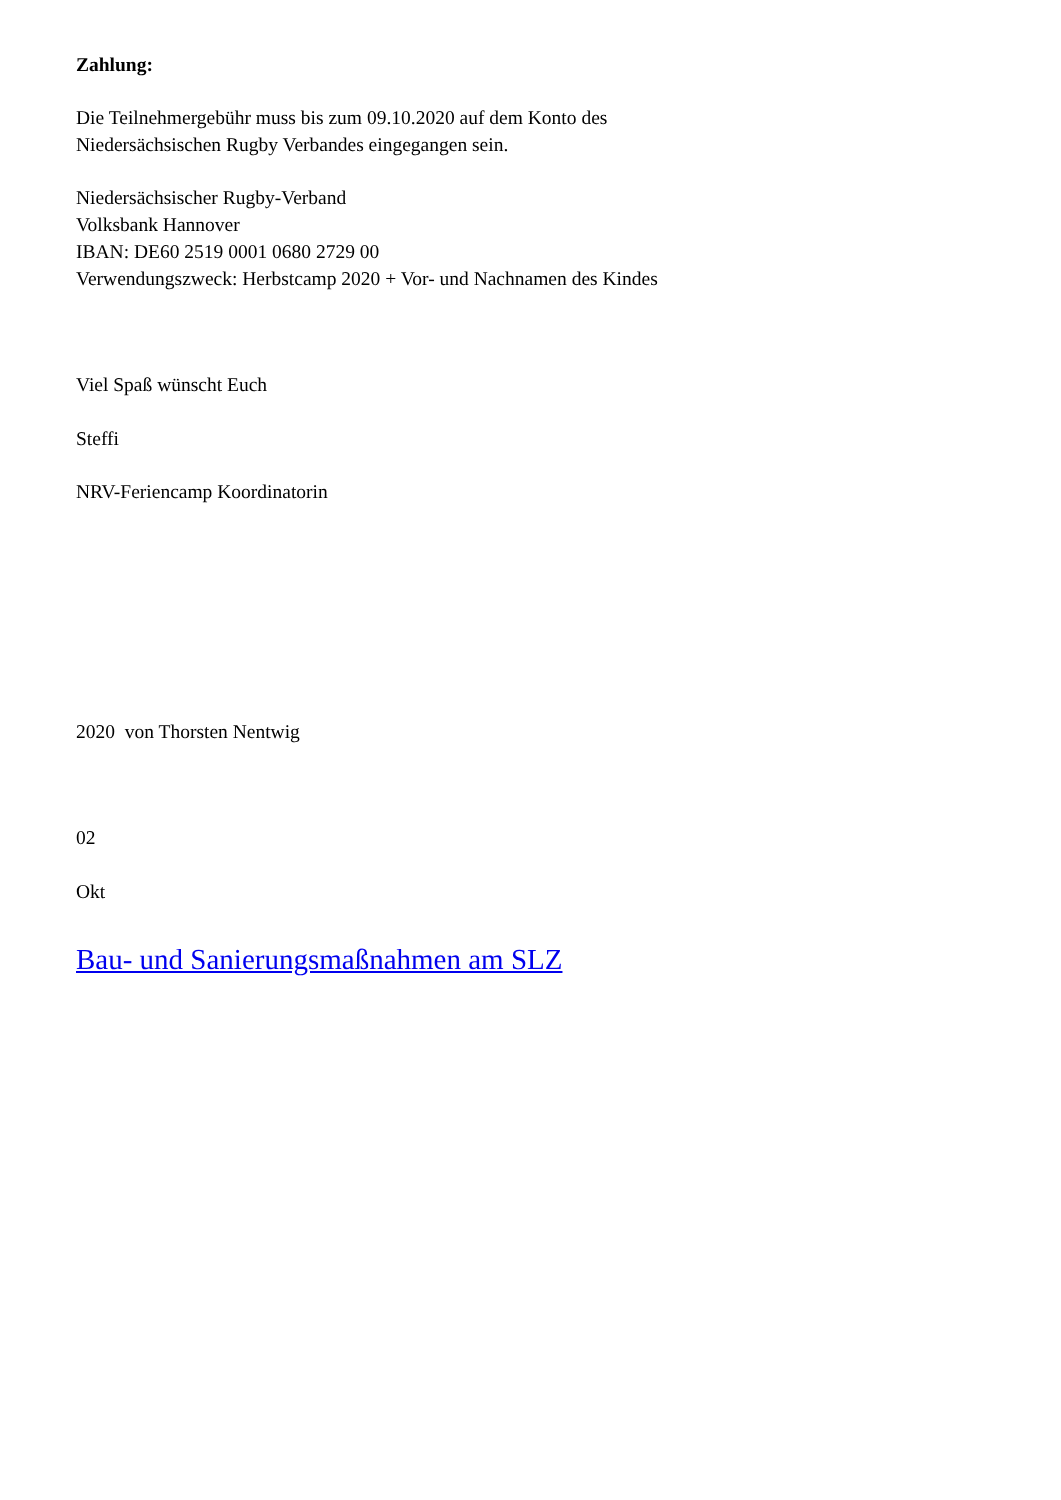Zahlung:
Die Teilnehmergebühr muss bis zum 09.10.2020 auf dem Konto des
Niedersächsischen Rugby Verbandes eingegangen sein.
Niedersächsischer Rugby-Verband
Volksbank Hannover
IBAN: DE60 2519 0001 0680 2729 00
Verwendungszweck: Herbstcamp 2020 + Vor- und Nachnamen des Kindes
Viel Spaß wünscht Euch
Steffi
NRV-Feriencamp Koordinatorin
2020 von Thorsten Nentwig
02
Okt
Bau- und Sanierungsmaßnahmen am SLZ